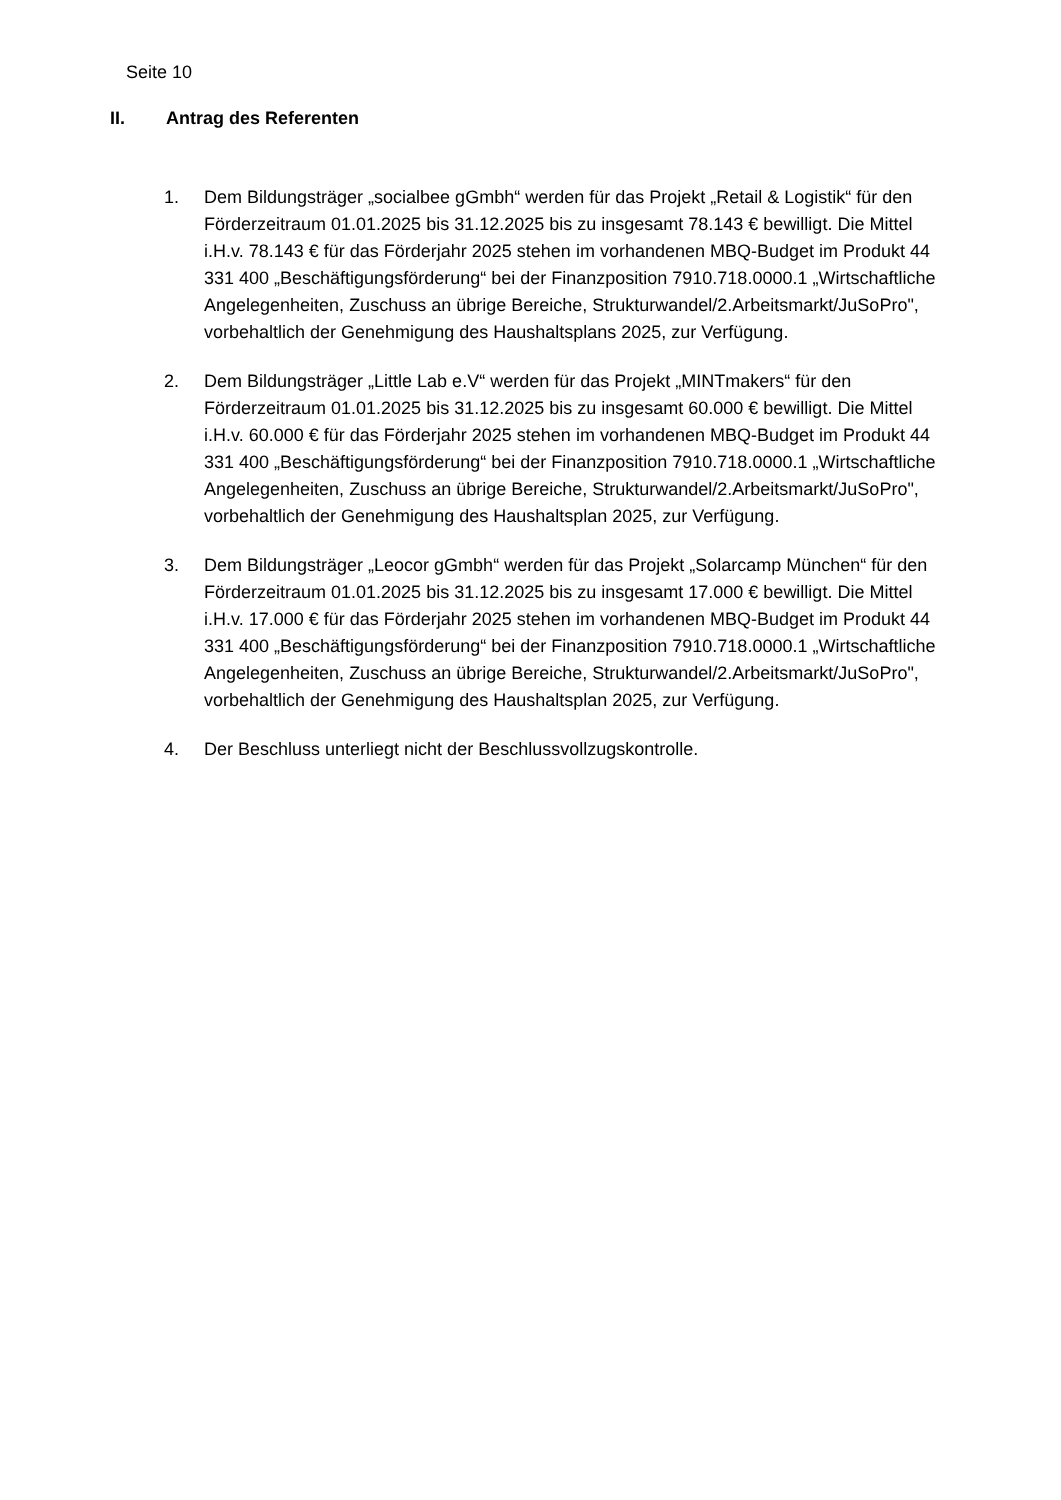Seite 10
II. Antrag des Referenten
1. Dem Bildungsträger „socialbee gGmbh“ werden für das Projekt „Retail & Logistik“ für den Förderzeitraum 01.01.2025 bis 31.12.2025 bis zu insgesamt 78.143 € bewilligt. Die Mittel i.H.v. 78.143 € für das Förderjahr 2025 stehen im vorhandenen MBQ-Budget im Produkt 44 331 400 „Beschäftigungsförderung“ bei der Finanzposition 7910.718.0000.1 „Wirtschaftliche Angelegenheiten, Zuschuss an übrige Bereiche, Strukturwandel/2.Arbeitsmarkt/JuSoPro", vorbehaltlich der Genehmigung des Haushaltsplans 2025, zur Verfügung.
2. Dem Bildungsträger „Little Lab e.V“ werden für das Projekt „MINTmakers“ für den Förderzeitraum 01.01.2025 bis 31.12.2025 bis zu insgesamt 60.000 € bewilligt. Die Mittel i.H.v. 60.000 € für das Förderjahr 2025 stehen im vorhandenen MBQ-Budget im Produkt 44 331 400 „Beschäftigungsförderung“ bei der Finanzposition 7910.718.0000.1 „Wirtschaftliche Angelegenheiten, Zuschuss an übrige Bereiche, Strukturwandel/2.Arbeitsmarkt/JuSoPro", vorbehaltlich der Genehmigung des Haushaltsplan 2025, zur Verfügung.
3. Dem Bildungsträger „Leocor gGmbh“ werden für das Projekt „Solarcamp München“ für den Förderzeitraum 01.01.2025 bis 31.12.2025 bis zu insgesamt 17.000 € bewilligt. Die Mittel i.H.v. 17.000 € für das Förderjahr 2025 stehen im vorhandenen MBQ-Budget im Produkt 44 331 400 „Beschäftigungsförderung“ bei der Finanzposition 7910.718.0000.1 „Wirtschaftliche Angelegenheiten, Zuschuss an übrige Bereiche, Strukturwandel/2.Arbeitsmarkt/JuSoPro", vorbehaltlich der Genehmigung des Haushaltsplan 2025, zur Verfügung.
4. Der Beschluss unterliegt nicht der Beschlussvollzugskontrolle.